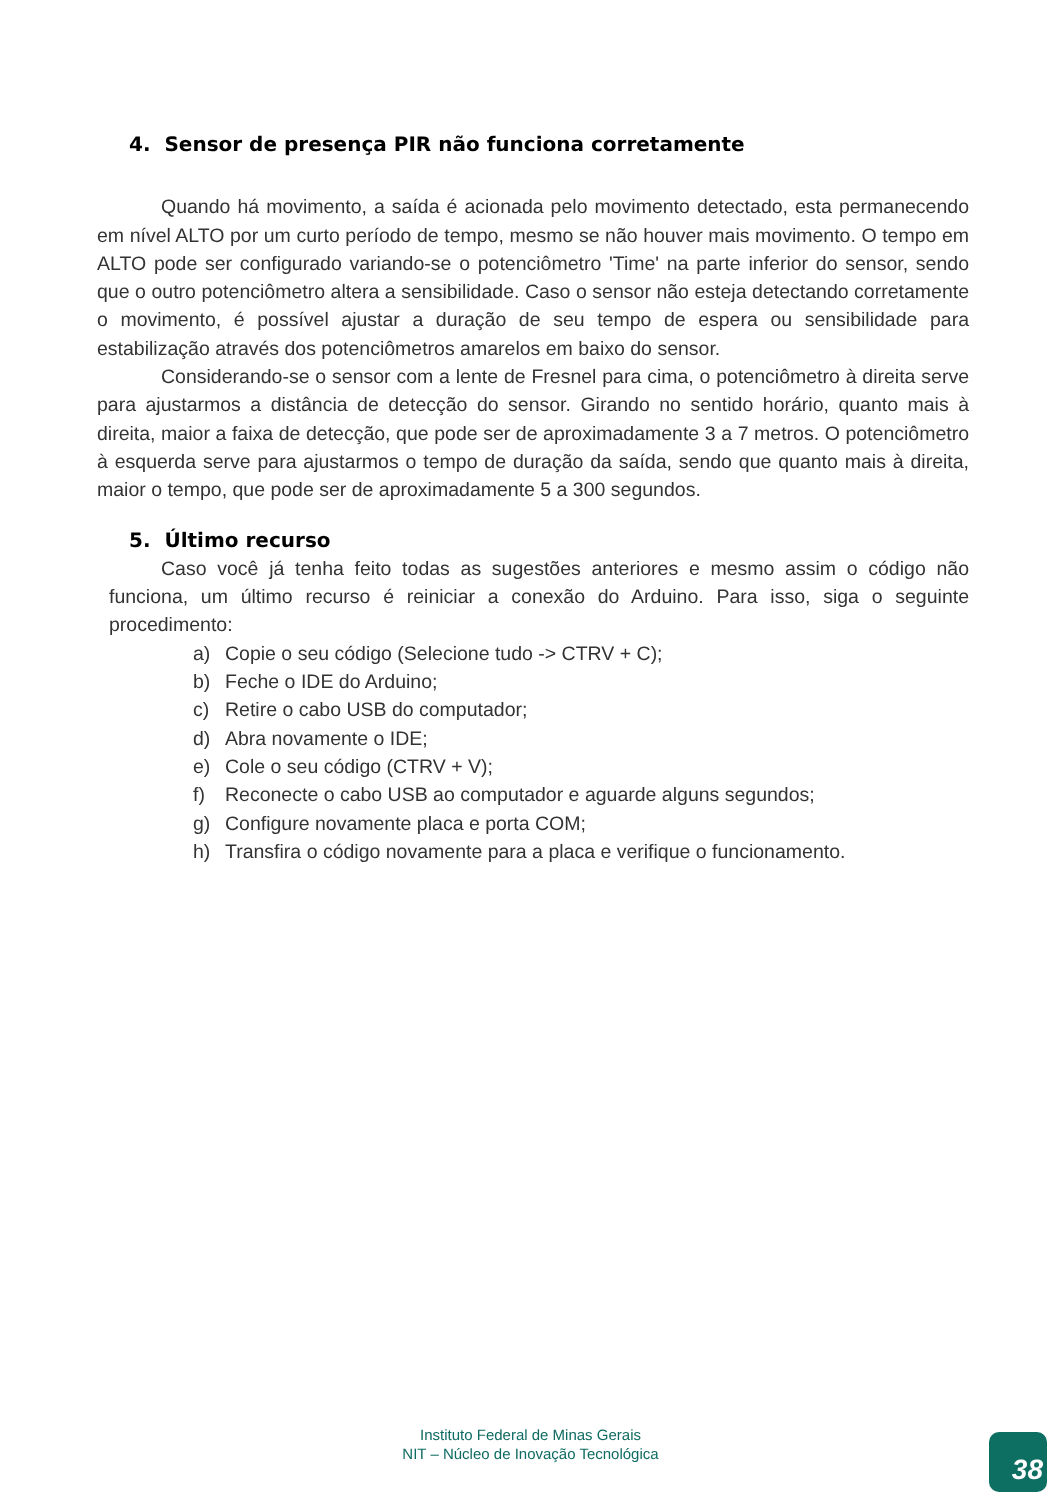4. Sensor de presença PIR não funciona corretamente
Quando há movimento, a saída é acionada pelo movimento detectado, esta permanecendo em nível ALTO por um curto período de tempo, mesmo se não houver mais movimento. O tempo em ALTO pode ser configurado variando-se o potenciômetro 'Time' na parte inferior do sensor, sendo que o outro potenciômetro altera a sensibilidade. Caso o sensor não esteja detectando corretamente o movimento, é possível ajustar a duração de seu tempo de espera ou sensibilidade para estabilização através dos potenciômetros amarelos em baixo do sensor.
Considerando-se o sensor com a lente de Fresnel para cima, o potenciômetro à direita serve para ajustarmos a distância de detecção do sensor. Girando no sentido horário, quanto mais à direita, maior a faixa de detecção, que pode ser de aproximadamente 3 a 7 metros. O potenciômetro à esquerda serve para ajustarmos o tempo de duração da saída, sendo que quanto mais à direita, maior o tempo, que pode ser de aproximadamente 5 a 300 segundos.
5. Último recurso
Caso você já tenha feito todas as sugestões anteriores e mesmo assim o código não funciona, um último recurso é reiniciar a conexão do Arduino. Para isso, siga o seguinte procedimento:
a) Copie o seu código (Selecione tudo -> CTRV + C);
b) Feche o IDE do Arduino;
c) Retire o cabo USB do computador;
d) Abra novamente o IDE;
e) Cole o seu código (CTRV + V);
f) Reconecte o cabo USB ao computador e aguarde alguns segundos;
g) Configure novamente placa e porta COM;
h) Transfira o código novamente para a placa e verifique o funcionamento.
Instituto Federal de Minas Gerais
NIT – Núcleo de Inovação Tecnológica
38